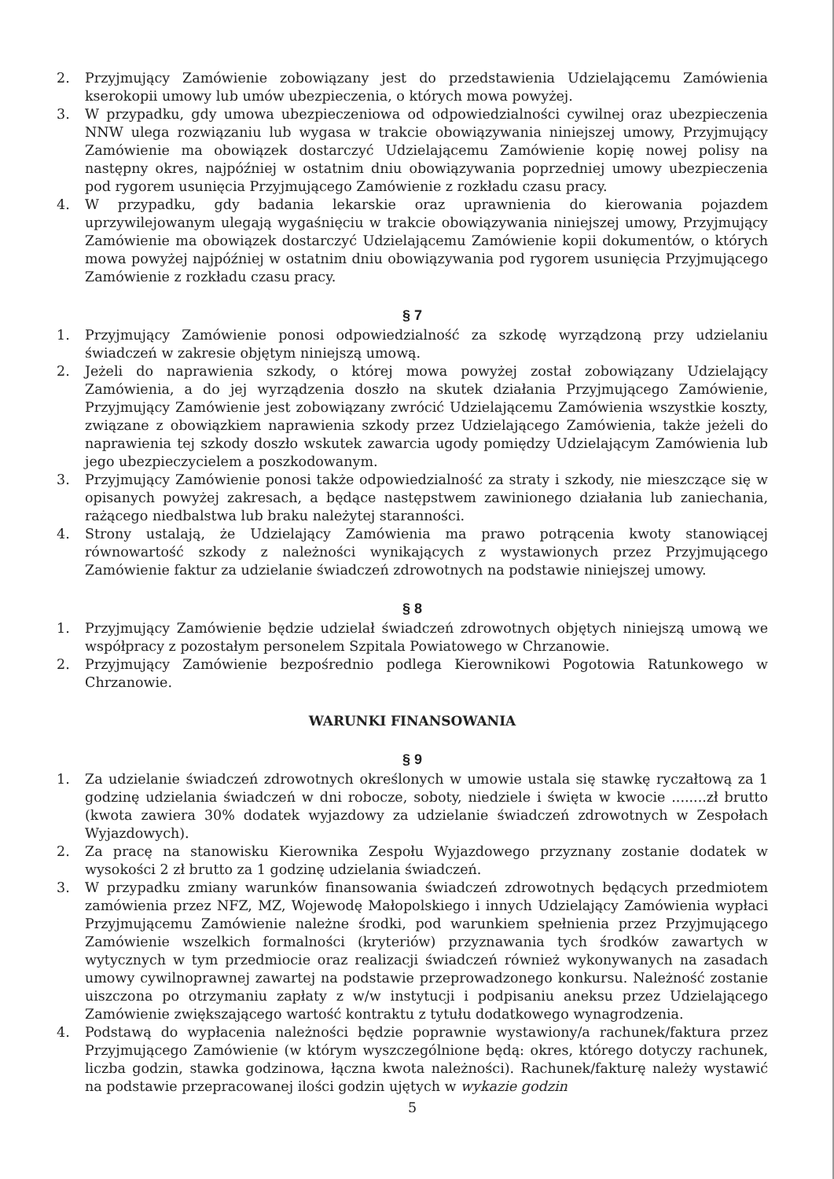2. Przyjmujący Zamówienie zobowiązany jest do przedstawienia Udzielającemu Zamówienia kserokopii umowy lub umów ubezpieczenia, o których mowa powyżej.
3. W przypadku, gdy umowa ubezpieczeniowa od odpowiedzialności cywilnej oraz ubezpieczenia NNW ulega rozwiązaniu lub wygasa w trakcie obowiązywania niniejszej umowy, Przyjmujący Zamówienie ma obowiązek dostarczyć Udzielającemu Zamówienie kopię nowej polisy na następny okres, najpóźniej w ostatnim dniu obowiązywania poprzedniej umowy ubezpieczenia pod rygorem usunięcia Przyjmującego Zamówienie z rozkładu czasu pracy.
4. W przypadku, gdy badania lekarskie oraz uprawnienia do kierowania pojazdem uprzywilejowanym ulegają wygaśnięciu w trakcie obowiązywania niniejszej umowy, Przyjmujący Zamówienie ma obowiązek dostarczyć Udzielającemu Zamówienie kopii dokumentów, o których mowa powyżej najpóźniej w ostatnim dniu obowiązywania pod rygorem usunięcia Przyjmującego Zamówienie z rozkładu czasu pracy.
§ 7
1. Przyjmujący Zamówienie ponosi odpowiedzialność za szkodę wyrządzoną przy udzielaniu świadczeń w zakresie objętym niniejszą umową.
2. Jeżeli do naprawienia szkody, o której mowa powyżej został zobowiązany Udzielający Zamówienia, a do jej wyrządzenia doszło na skutek działania Przyjmującego Zamówienie, Przyjmujący Zamówienie jest zobowiązany zwrócić Udzielającemu Zamówienia wszystkie koszty, związane z obowiązkiem naprawienia szkody przez Udzielającego Zamówienia, także jeżeli do naprawienia tej szkody doszło wskutek zawarcia ugody pomiędzy Udzielającym Zamówienia lub jego ubezpieczycielem a poszkodowanym.
3. Przyjmujący Zamówienie ponosi także odpowiedzialność za straty i szkody, nie mieszczące się w opisanych powyżej zakresach, a będące następstwem zawinionego działania lub zaniechania, rażącego niedbalstwa lub braku należytej staranności.
4. Strony ustalają, że Udzielający Zamówienia ma prawo potrącenia kwoty stanowiącej równowartość szkody z należności wynikających z wystawionych przez Przyjmującego Zamówienie faktur za udzielanie świadczeń zdrowotnych na podstawie niniejszej umowy.
§ 8
1. Przyjmujący Zamówienie będzie udzielał świadczeń zdrowotnych objętych niniejszą umową we współpracy z pozostałym personelem Szpitala Powiatowego w Chrzanowie.
2. Przyjmujący Zamówienie bezpośrednio podlega Kierownikowi Pogotowia Ratunkowego w Chrzanowie.
WARUNKI FINANSOWANIA
§ 9
1. Za udzielanie świadczeń zdrowotnych określonych w umowie ustala się stawkę ryczałtową za 1 godzinę udzielania świadczeń w dni robocze, soboty, niedziele i święta w kwocie ........zł brutto (kwota zawiera 30% dodatek wyjazdowy za udzielanie świadczeń zdrowotnych w Zespołach Wyjazdowych).
2. Za pracę na stanowisku Kierownika Zespołu Wyjazdowego przyznany zostanie dodatek w wysokości 2 zł brutto za 1 godzinę udzielania świadczeń.
3. W przypadku zmiany warunków finansowania świadczeń zdrowotnych będących przedmiotem zamówienia przez NFZ, MZ, Wojewodę Małopolskiego i innych Udzielający Zamówienia wypłaci Przyjmującemu Zamówienie należne środki, pod warunkiem spełnienia przez Przyjmującego Zamówienie wszelkich formalności (kryteriów) przyznawania tych środków zawartych w wytycznych w tym przedmiocie oraz realizacji świadczeń również wykonywanych na zasadach umowy cywilnoprawnej zawartej na podstawie przeprowadzonego konkursu. Należność zostanie uiszczona po otrzymaniu zapłaty z w/w instytucji i podpisaniu aneksu przez Udzielającego Zamówienie zwiększającego wartość kontraktu z tytułu dodatkowego wynagrodzenia.
4. Podstawą do wypłacenia należności będzie poprawnie wystawiony/a rachunek/faktura przez Przyjmującego Zamówienie (w którym wyszczególnione będą: okres, którego dotyczy rachunek, liczba godzin, stawka godzinowa, łączna kwota należności). Rachunek/fakturę należy wystawić na podstawie przepracowanej ilości godzin ujętych w wykazie godzin
5